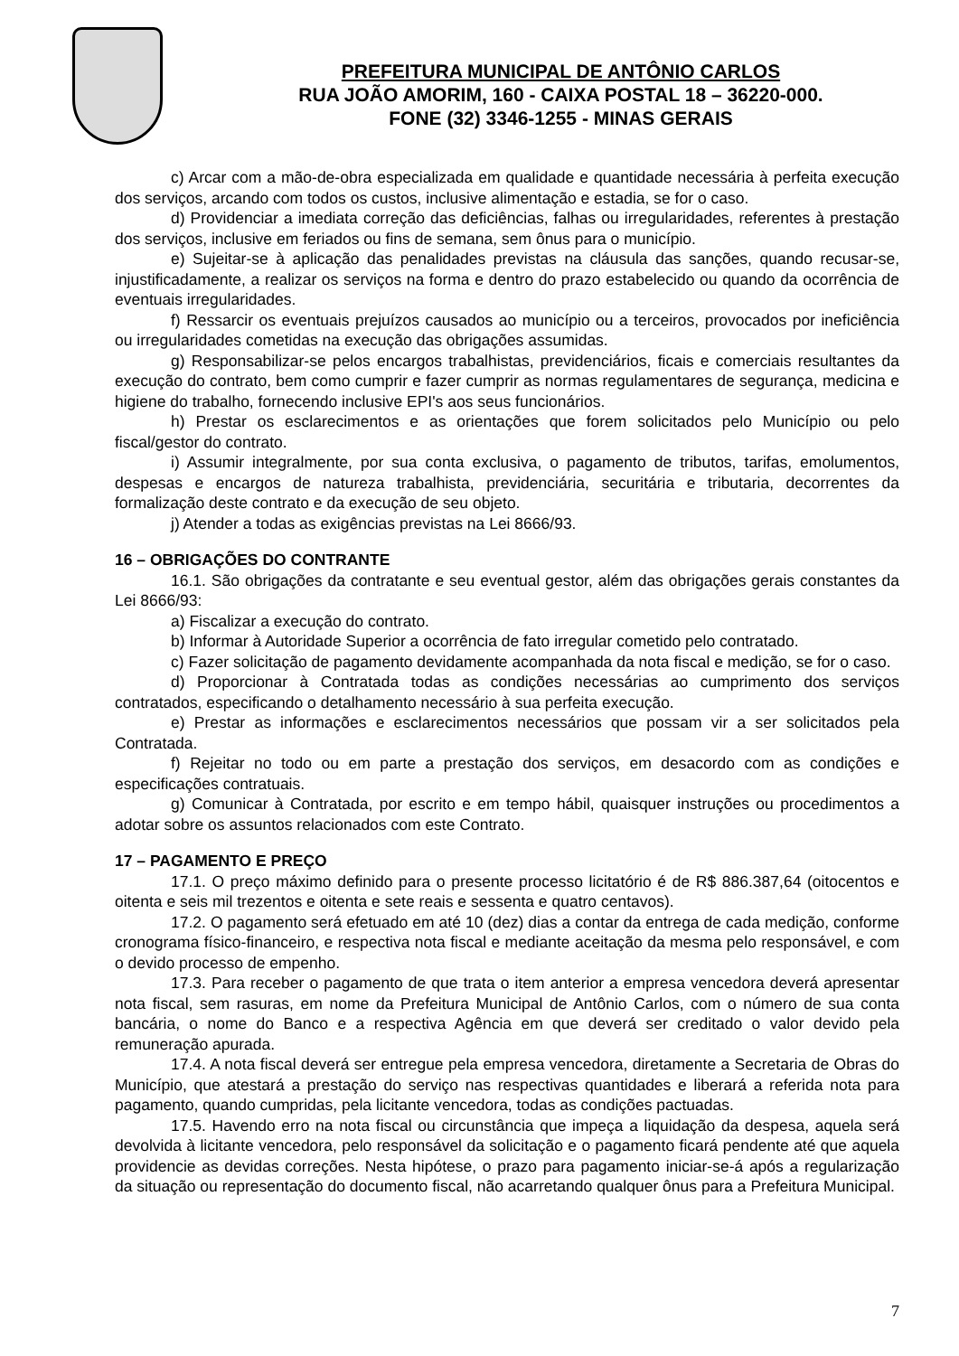PREFEITURA MUNICIPAL DE ANTÔNIO CARLOS
RUA JOÃO AMORIM, 160 - CAIXA POSTAL 18 – 36220-000.
FONE (32) 3346-1255 - MINAS GERAIS
c) Arcar com a mão-de-obra especializada em qualidade e quantidade necessária à perfeita execução dos serviços, arcando com todos os custos, inclusive alimentação e estadia, se for o caso.
d) Providenciar a imediata correção das deficiências, falhas ou irregularidades, referentes à prestação dos serviços, inclusive em feriados ou fins de semana, sem ônus para o município.
e) Sujeitar-se à aplicação das penalidades previstas na cláusula das sanções, quando recusar-se, injustificadamente, a realizar os serviços na forma e dentro do prazo estabelecido ou quando da ocorrência de eventuais irregularidades.
f) Ressarcir os eventuais prejuízos causados ao município ou a terceiros, provocados por ineficiência ou irregularidades cometidas na execução das obrigações assumidas.
g) Responsabilizar-se pelos encargos trabalhistas, previdenciários, ficais e comerciais resultantes da execução do contrato, bem como cumprir e fazer cumprir as normas regulamentares de segurança, medicina e higiene do trabalho, fornecendo inclusive EPI's aos seus funcionários.
h) Prestar os esclarecimentos e as orientações que forem solicitados pelo Município ou pelo fiscal/gestor do contrato.
i) Assumir integralmente, por sua conta exclusiva, o pagamento de tributos, tarifas, emolumentos, despesas e encargos de natureza trabalhista, previdenciária, securitária e tributaria, decorrentes da formalização deste contrato e da execução de seu objeto.
j) Atender a todas as exigências previstas na Lei 8666/93.
16 – OBRIGAÇÕES DO CONTRANTE
16.1. São obrigações da contratante e seu eventual gestor, além das obrigações gerais constantes da Lei 8666/93:
a) Fiscalizar a execução do contrato.
b) Informar à Autoridade Superior a ocorrência de fato irregular cometido pelo contratado.
c) Fazer solicitação de pagamento devidamente acompanhada da nota fiscal e medição, se for o caso.
d) Proporcionar à Contratada todas as condições necessárias ao cumprimento dos serviços contratados, especificando o detalhamento necessário à sua perfeita execução.
e) Prestar as informações e esclarecimentos necessários que possam vir a ser solicitados pela Contratada.
f) Rejeitar no todo ou em parte a prestação dos serviços, em desacordo com as condições e especificações contratuais.
g) Comunicar à Contratada, por escrito e em tempo hábil, quaisquer instruções ou procedimentos a adotar sobre os assuntos relacionados com este Contrato.
17 – PAGAMENTO E PREÇO
17.1. O preço máximo definido para o presente processo licitatório é de R$ 886.387,64 (oitocentos e oitenta e seis mil trezentos e oitenta e sete reais e sessenta e quatro centavos).
17.2. O pagamento será efetuado em até 10 (dez) dias a contar da entrega de cada medição, conforme cronograma físico-financeiro, e respectiva nota fiscal e mediante aceitação da mesma pelo responsável, e com o devido processo de empenho.
17.3. Para receber o pagamento de que trata o item anterior a empresa vencedora deverá apresentar nota fiscal, sem rasuras, em nome da Prefeitura Municipal de Antônio Carlos, com o número de sua conta bancária, o nome do Banco e a respectiva Agência em que deverá ser creditado o valor devido pela remuneração apurada.
17.4. A nota fiscal deverá ser entregue pela empresa vencedora, diretamente a Secretaria de Obras do Município, que atestará a prestação do serviço nas respectivas quantidades e liberará a referida nota para pagamento, quando cumpridas, pela licitante vencedora, todas as condições pactuadas.
17.5. Havendo erro na nota fiscal ou circunstância que impeça a liquidação da despesa, aquela será devolvida à licitante vencedora, pelo responsável da solicitação e o pagamento ficará pendente até que aquela providencie as devidas correções. Nesta hipótese, o prazo para pagamento iniciar-se-á após a regularização da situação ou representação do documento fiscal, não acarretando qualquer ônus para a Prefeitura Municipal.
7